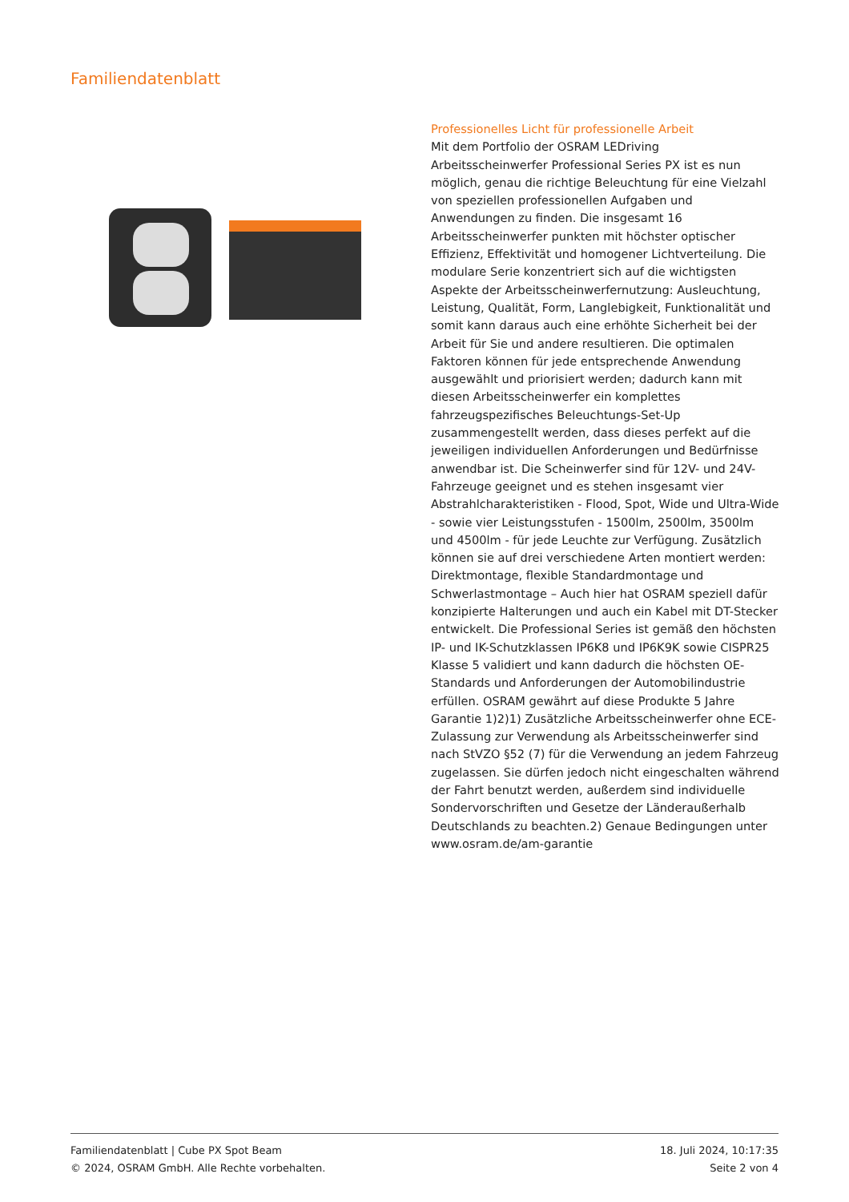Familiendatenblatt
Professionelles Licht für professionelle Arbeit
Mit dem Portfolio der OSRAM LEDriving Arbeitsscheinwerfer Professional Series PX ist es nun möglich, genau die richtige Beleuchtung für eine Vielzahl von speziellen professionellen Aufgaben und Anwendungen zu finden. Die insgesamt 16 Arbeitsscheinwerfer punkten mit höchster optischer Effizienz, Effektivität und homogener Lichtverteilung. Die modulare Serie konzentriert sich auf die wichtigsten Aspekte der Arbeitsscheinwerfernutzung: Ausleuchtung, Leistung, Qualität, Form, Langlebigkeit, Funktionalität und somit kann daraus auch eine erhöhte Sicherheit bei der Arbeit für Sie und andere resultieren. Die optimalen Faktoren können für jede entsprechende Anwendung ausgewählt und priorisiert werden; dadurch kann mit diesen Arbeitsscheinwerfer ein komplettes fahrzeugspezifisches Beleuchtungs-Set-Up zusammengestellt werden, dass dieses perfekt auf die jeweiligen individuellen Anforderungen und Bedürfnisse anwendbar ist. Die Scheinwerfer sind für 12V- und 24V-Fahrzeuge geeignet und es stehen insgesamt vier Abstrahlcharakteristiken - Flood, Spot, Wide und Ultra-Wide - sowie vier Leistungsstufen - 1500lm, 2500lm, 3500lm und 4500lm - für jede Leuchte zur Verfügung. Zusätzlich können sie auf drei verschiedene Arten montiert werden: Direktmontage, flexible Standardmontage und Schwerlastmontage – Auch hier hat OSRAM speziell dafür konzipierte Halterungen und auch ein Kabel mit DT-Stecker entwickelt. Die Professional Series ist gemäß den höchsten IP- und IK-Schutzklassen IP6K8 und IP6K9K sowie CISPR25 Klasse 5 validiert und kann dadurch die höchsten OE-Standards und Anforderungen der Automobilindustrie erfüllen. OSRAM gewährt auf diese Produkte 5 Jahre Garantie 1)2)1) Zusätzliche Arbeitsscheinwerfer ohne ECE-Zulassung zur Verwendung als Arbeitsscheinwerfer sind nach StVZO §52 (7) für die Verwendung an jedem Fahrzeug zugelassen. Sie dürfen jedoch nicht eingeschalten während der Fahrt benutzt werden, außerdem sind individuelle Sondervorschriften und Gesetze der Länderaußerhalb Deutschlands zu beachten.2) Genaue Bedingungen unter www.osram.de/am-garantie
Familiendatenblatt | Cube PX Spot Beam
© 2024, OSRAM GmbH. Alle Rechte vorbehalten.
18. Juli 2024, 10:17:35
Seite 2 von 4